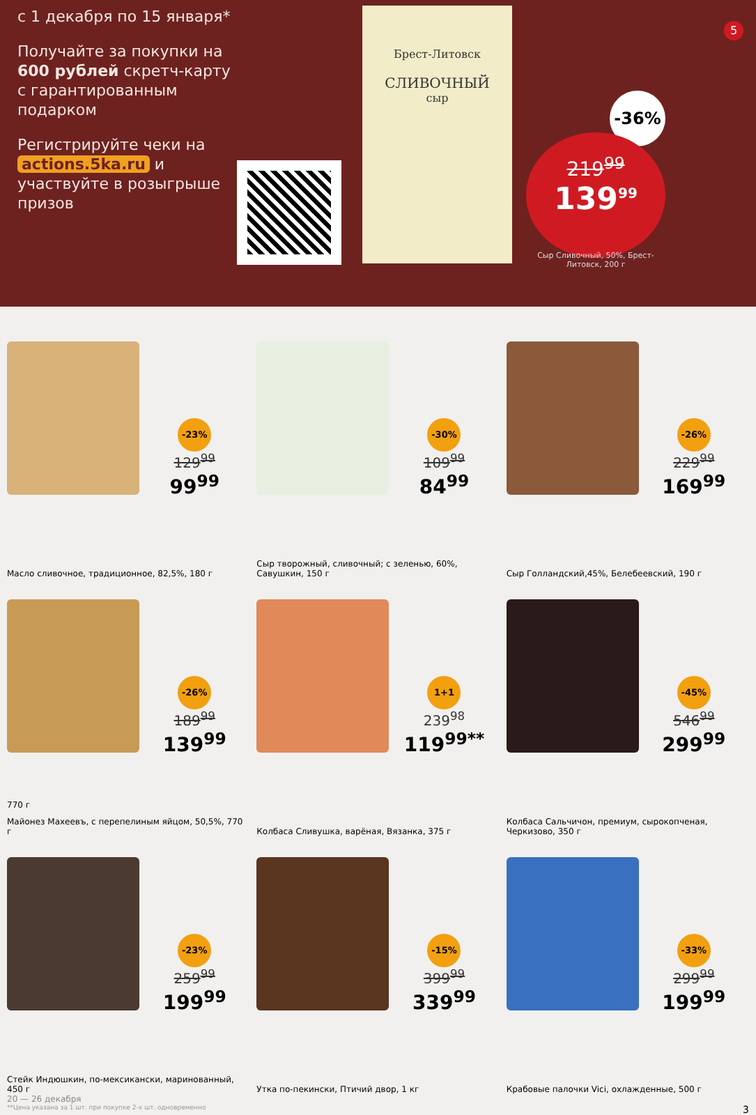с 1 декабря по 15 января*
Получайте за покупки на 600 рублей скретч-карту с гарантированным подарком
Регистрируйте чеки на actions.5ka.ru и участвуйте в розыгрыше призов
Брест-Литовск
СЛИВОЧНЫЙ
сыр
-36%
219<sup>99</sup>
139<sup>99</sup>
Сыр Сливочный, 50%, Брест-Литовск, 200 г
5
-23%
129<sup>99</sup>
99<sup>99</sup>
Масло сливочное, традиционное, 82,5%, 180 г
-30%
109<sup>99</sup>
84<sup>99</sup>
Сыр творожный, сливочный; с зеленью, 60%, Савушкин, 150 г
-26%
229<sup>99</sup>
169<sup>99</sup>
Сыр Голландский,45%, Белебеевский, 190 г
-26%
189<sup>99</sup>
139<sup>99</sup>
770 г
Майонез Махеевъ, с перепелиным яйцом, 50,5%, 770 г
1+1
239<sup>98</sup>
119<sup>99**</sup>
Колбаса Сливушка, варёная, Вязанка, 375 г
-45%
546<sup>99</sup>
299<sup>99</sup>
Колбаса Сальчичон, премиум, сырокопченая, Черкизово, 350 г
-23%
259<sup>99</sup>
199<sup>99</sup>
Стейк Индюшкин, по-мексикански, маринованный, 450 г
-15%
399<sup>99</sup>
339<sup>99</sup>
Утка по-пекински, Птичий двор, 1 кг
-33%
299<sup>99</sup>
199<sup>99</sup>
Крабовые палочки Vici, охлажденные, 500 г
20 — 26 декабря
**Цена указана за 1 шт. при покупке 2-х шт. одновременно 3